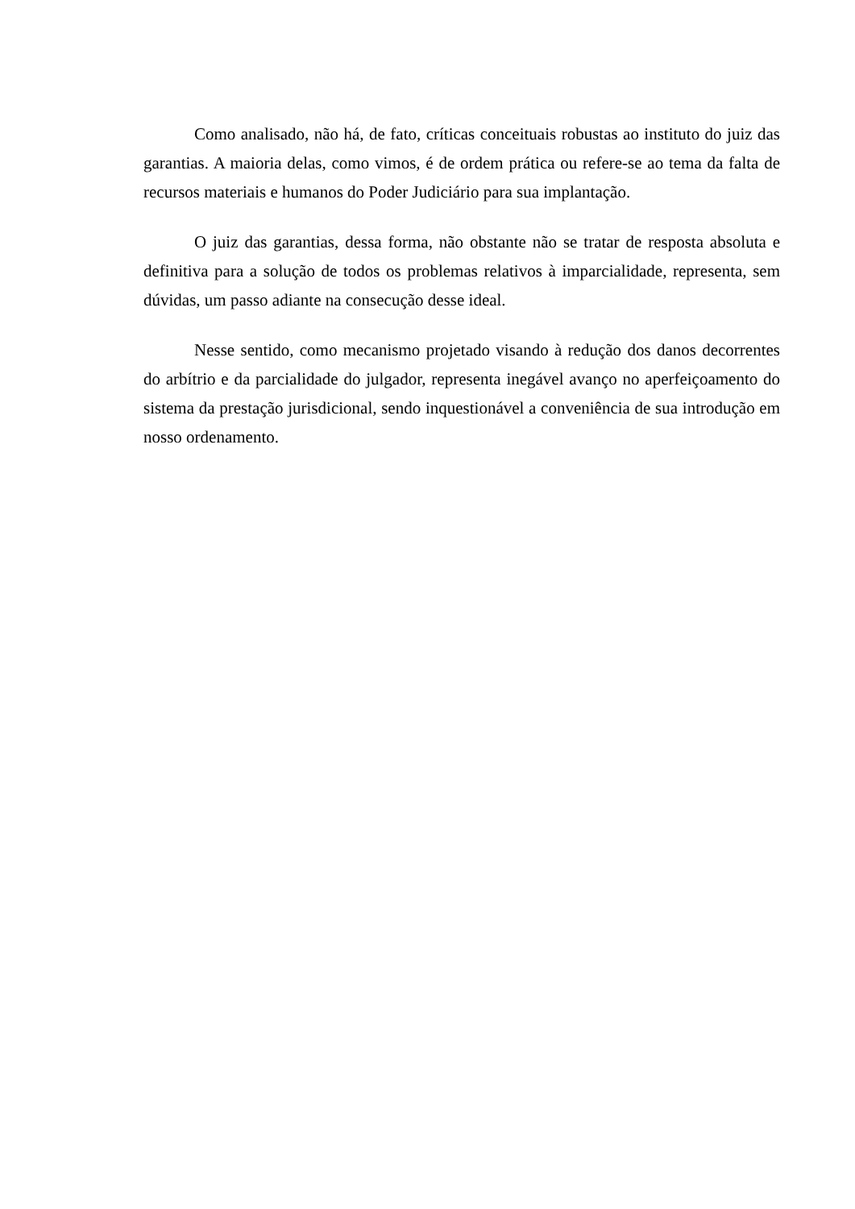Como analisado, não há, de fato, críticas conceituais robustas ao instituto do juiz das garantias. A maioria delas, como vimos, é de ordem prática ou refere-se ao tema da falta de recursos materiais e humanos do Poder Judiciário para sua implantação.
O juiz das garantias, dessa forma, não obstante não se tratar de resposta absoluta e definitiva para a solução de todos os problemas relativos à imparcialidade, representa, sem dúvidas, um passo adiante na consecução desse ideal.
Nesse sentido, como mecanismo projetado visando à redução dos danos decorrentes do arbítrio e da parcialidade do julgador, representa inegável avanço no aperfeiçoamento do sistema da prestação jurisdicional, sendo inquestionável a conveniência de sua introdução em nosso ordenamento.